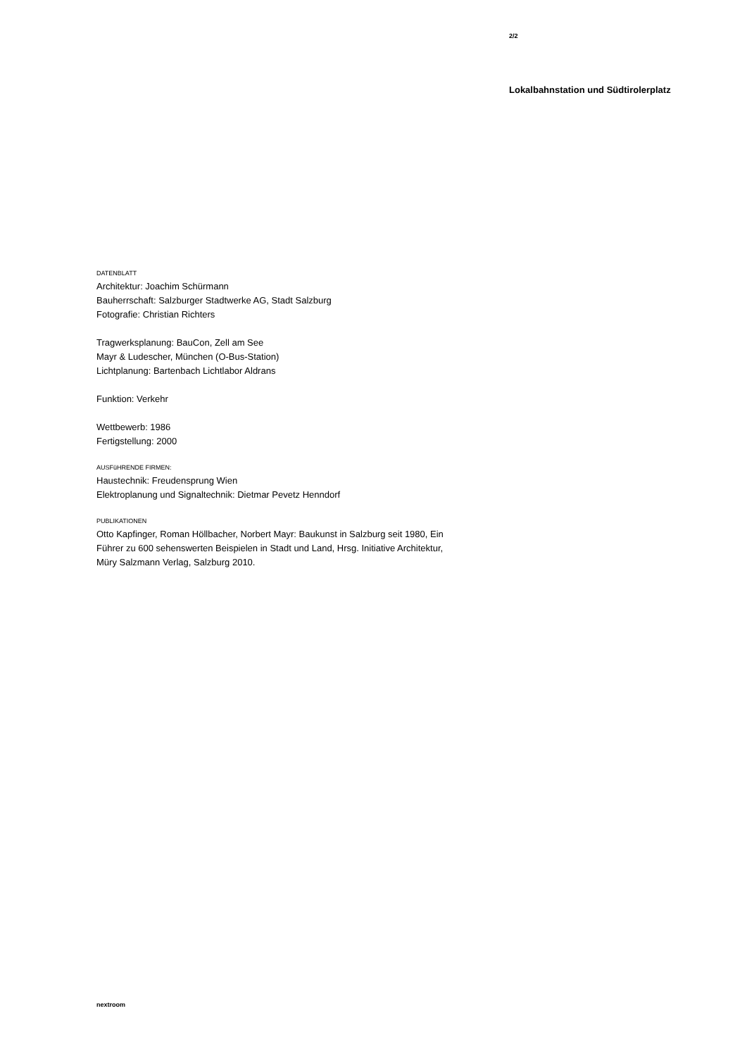2/2
Lokalbahnstation und Südtirolerplatz
DATENBLATT
Architektur: Joachim Schürmann
Bauherrschaft: Salzburger Stadtwerke AG, Stadt Salzburg
Fotografie: Christian Richters
Tragwerksplanung: BauCon, Zell am See
Mayr & Ludescher, München (O-Bus-Station)
Lichtplanung: Bartenbach Lichtlabor Aldrans
Funktion: Verkehr
Wettbewerb: 1986
Fertigstellung: 2000
AUSFüHRENDE FIRMEN:
Haustechnik: Freudensprung Wien
Elektroplanung und Signaltechnik: Dietmar Pevetz Henndorf
PUBLIKATIONEN
Otto Kapfinger, Roman Höllbacher, Norbert Mayr: Baukunst in Salzburg seit 1980, Ein
Führer zu 600 sehenswerten Beispielen in Stadt und Land, Hrsg. Initiative Architektur,
Müry Salzmann Verlag, Salzburg 2010.
nextroom